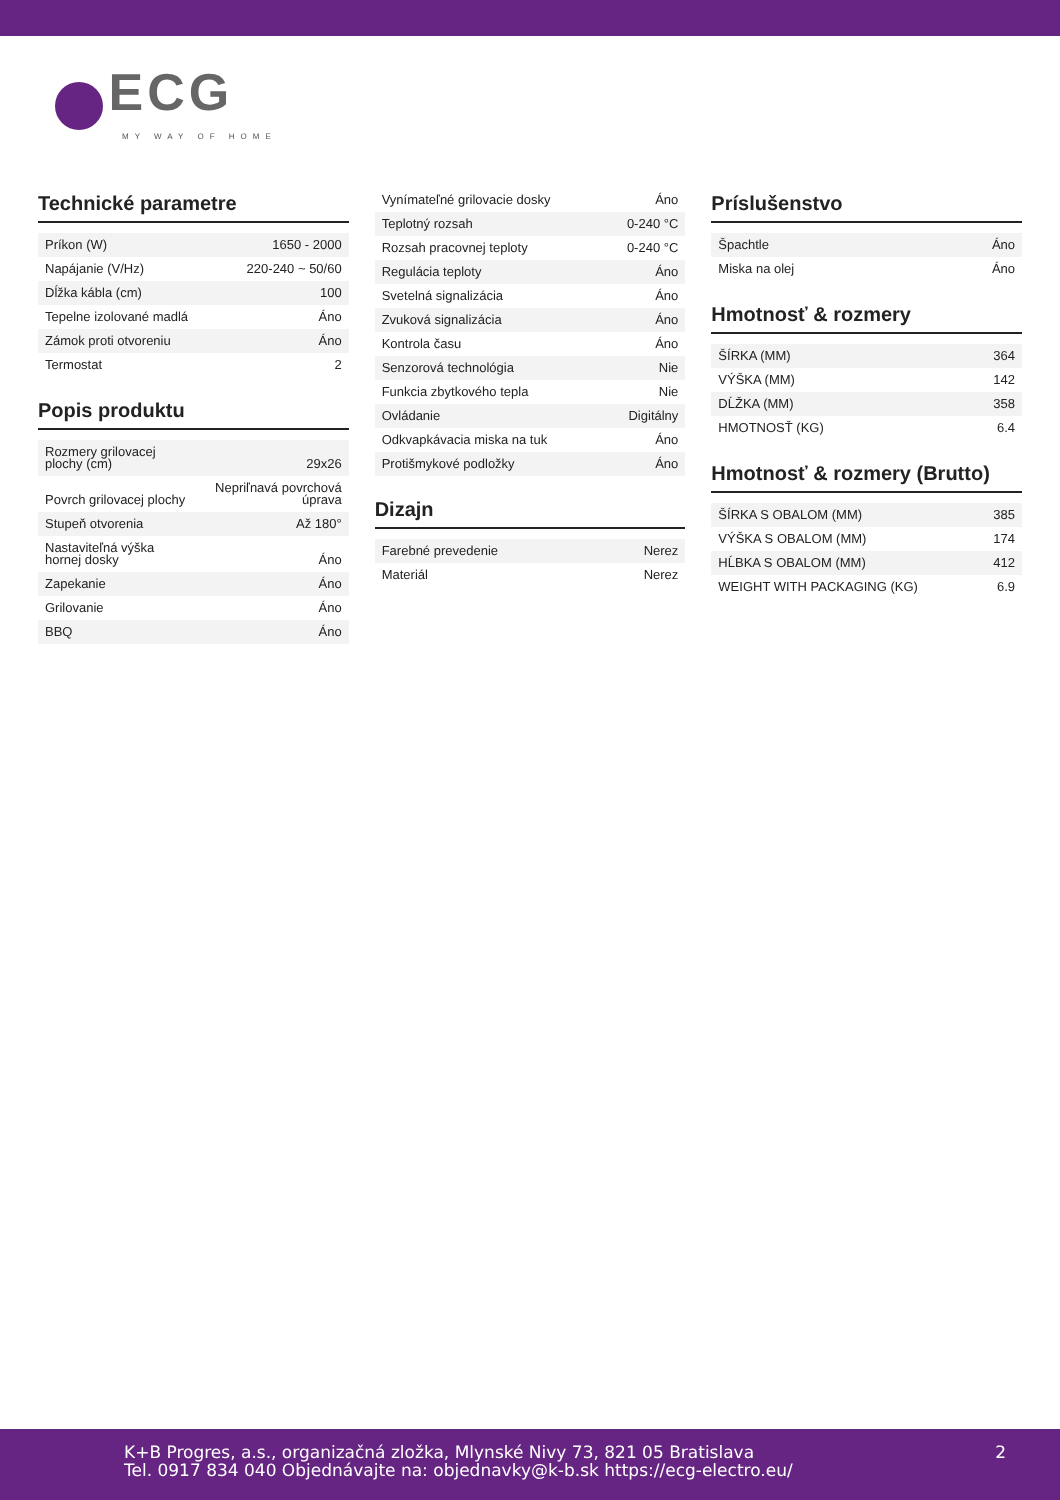ECG
MY WAY OF HOME
Technické parametre
| Príkon (W) | 1650 - 2000 |
| Napájanie (V/Hz) | 220-240 ~ 50/60 |
| Dĺžka kábla (cm) | 100 |
| Tepelne izolované madlá | Áno |
| Zámok proti otvoreniu | Áno |
| Termostat | 2 |
Popis produktu
| Rozmery grilovacej plochy (cm) | 29x26 |
| Povrch grilovacej plochy | Nepriľnavá povrchová úprava |
| Stupeň otvorenia | Až 180° |
| Nastaviteľná výška hornej dosky | Áno |
| Zapekanie | Áno |
| Grilovanie | Áno |
| BBQ | Áno |
| Vynímateľné grilovacie dosky | Áno |
| Teplotný rozsah | 0-240 °C |
| Rozsah pracovnej teploty | 0-240 °C |
| Regulácia teploty | Áno |
| Svetelná signalizácia | Áno |
| Zvuková signalizácia | Áno |
| Kontrola času | Áno |
| Senzorová technológia | Nie |
| Funkcia zbytkového tepla | Nie |
| Ovládanie | Digitálny |
| Odkvapkávacia miska na tuk | Áno |
| Protišmykové podložky | Áno |
Dizajn
| Farebné prevedenie | Nerez |
| Materiál | Nerez |
Príslušenstvo
| Špachtle | Áno |
| Miska na olej | Áno |
Hmotnosť & rozmery
| ŠÍRKA (MM) | 364 |
| VÝŠKA (MM) | 142 |
| DĹŽKA (MM) | 358 |
| HMOTNOSŤ (KG) | 6.4 |
Hmotnosť & rozmery (Brutto)
| ŠÍRKA S OBALOM (MM) | 385 |
| VÝŠKA S OBALOM (MM) | 174 |
| HĹBKA S OBALOM (MM) | 412 |
| WEIGHT WITH PACKAGING (KG) | 6.9 |
K+B Progres, a.s., organizačná zložka, Mlynské Nivy 73, 821 05 Bratislava
Tel. 0917 834 040 Objednávajte na: objednavky@k-b.sk https://ecg-electro.eu/
2